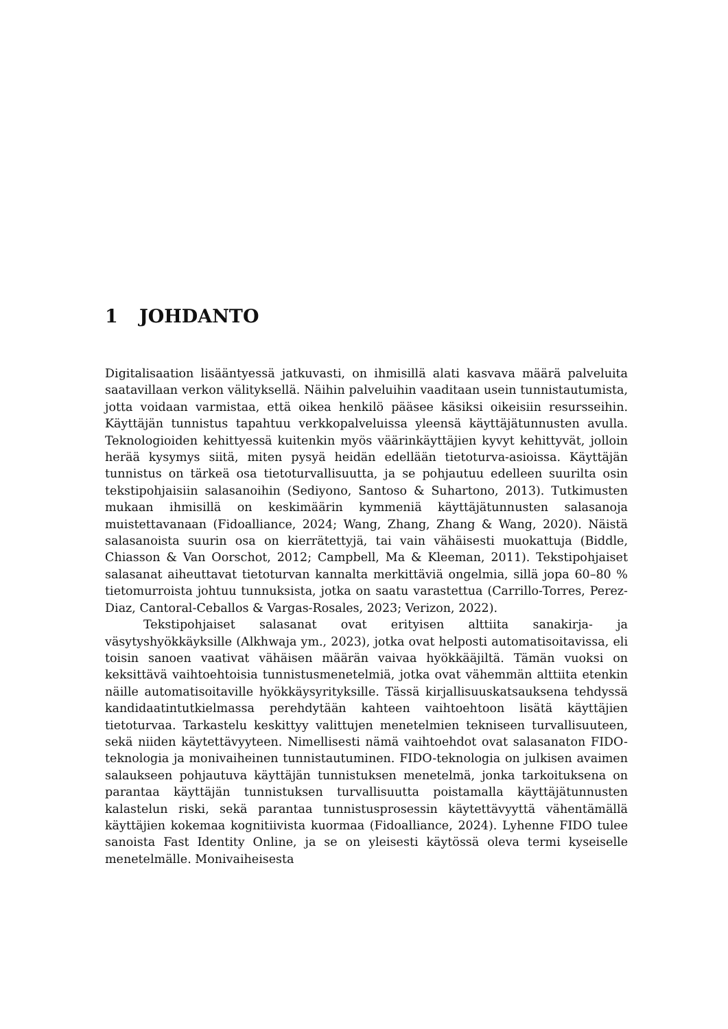1 JOHDANTO
Digitalisaation lisääntyessä jatkuvasti, on ihmisillä alati kasvava määrä palveluita saatavillaan verkon välityksellä. Näihin palveluihin vaaditaan usein tunnistautumista, jotta voidaan varmistaa, että oikea henkilö pääsee käsiksi oikeisiin resursseihin. Käyttäjän tunnistus tapahtuu verkkopalveluissa yleensä käyttäjätunnusten avulla. Teknologioiden kehittyessä kuitenkin myös väärinkäyttäjien kyvyt kehittyvät, jolloin herää kysymys siitä, miten pysyä heidän edellään tietoturva-asioissa. Käyttäjän tunnistus on tärkeä osa tietoturvallisuutta, ja se pohjautuu edelleen suurilta osin tekstipohjaisiin salasanoihin (Sediyono, Santoso & Suhartono, 2013). Tutkimusten mukaan ihmisillä on keskimäärin kymmeniä käyttäjätunnusten salasanoja muistettavanaan (Fidoalliance, 2024; Wang, Zhang, Zhang & Wang, 2020). Näistä salasanoista suurin osa on kierrätettyjä, tai vain vähäisesti muokattuja (Biddle, Chiasson & Van Oorschot, 2012; Campbell, Ma & Kleeman, 2011). Tekstipohjaiset salasanat aiheuttavat tietoturvan kannalta merkittäviä ongelmia, sillä jopa 60–80 % tietomurroista johtuu tunnuksista, jotka on saatu varastettua (Carrillo-Torres, Perez-Diaz, Cantoral-Ceballos & Vargas-Rosales, 2023; Verizon, 2022).
Tekstipohjaiset salasanat ovat erityisen alttiita sanakirja- ja väsytyshyökkäyksille (Alkhwaja ym., 2023), jotka ovat helposti automatisoitavissa, eli toisin sanoen vaativat vähäisen määrän vaivaa hyökkääjiltä. Tämän vuoksi on keksittävä vaihtoehtoisia tunnistusmenetelmiä, jotka ovat vähemmän alttiita etenkin näille automatisoitaville hyökkäysyrityksille. Tässä kirjallisuuskatsauksena tehdyssä kandidaatintutkielmassa perehdytään kahteen vaihtoehtoon lisätä käyttäjien tietoturvaa. Tarkastelu keskittyy valittujen menetelmien tekniseen turvallisuuteen, sekä niiden käytettävyyteen. Nimellisesti nämä vaihtoehdot ovat salasanaton FIDO-teknologia ja monivaiheinen tunnistautuminen. FIDO-teknologia on julkisen avaimen salaukseen pohjautuva käyttäjän tunnistuksen menetelmä, jonka tarkoituksena on parantaa käyttäjän tunnistuksen turvallisuutta poistamalla käyttäjätunnusten kalastelun riski, sekä parantaa tunnistusprosessin käytettävyyttä vähentämällä käyttäjien kokemaa kognitiivista kuormaa (Fidoalliance, 2024). Lyhenne FIDO tulee sanoista Fast Identity Online, ja se on yleisesti käytössä oleva termi kyseiselle menetelmälle. Monivaiheisesta